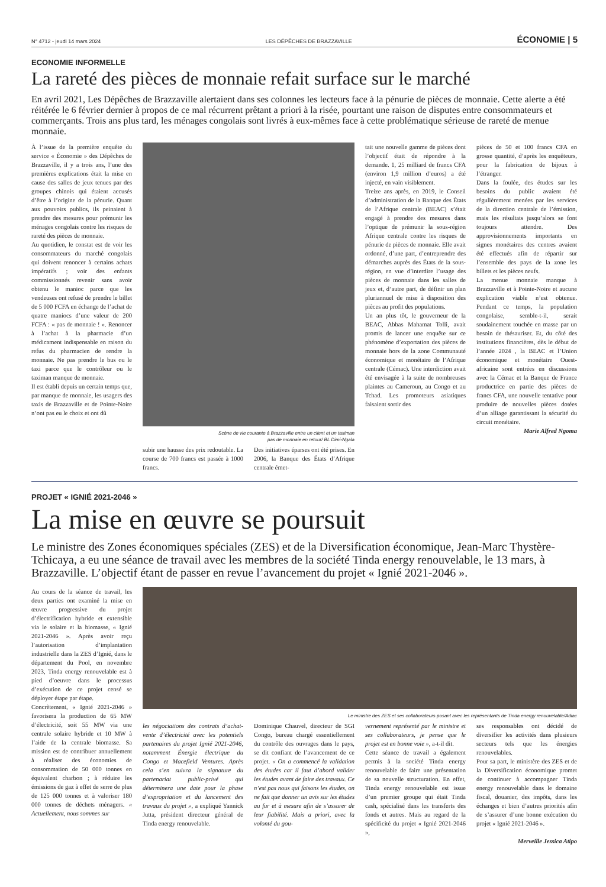N° 4712 - jeudi 14 mars 2024 LES DÉPÊCHES DE BRAZZAVILLE ÉCONOMIE | 5
ECONOMIE INFORMELLE
La rareté des pièces de monnaie refait surface sur le marché
En avril 2021, Les Dépêches de Brazzaville alertaient dans ses colonnes les lecteurs face à la pénurie de pièces de monnaie. Cette alerte a été réitérée le 6 février dernier à propos de ce mal récurrent prêtant a priori à la risée, pourtant une raison de disputes entre consommateurs et commerçants. Trois ans plus tard, les ménages congolais sont livrés à eux-mêmes face à cette problématique sérieuse de rareté de menue monnaie.
À l’issue de la première enquête du service « Économie » des Dépêches de Brazzaville, il y a trois ans, l’une des premières explications était la mise en cause des salles de jeux tenues par des groupes chinois qui étaient accusés d’être à l’origine de la pénurie. Quant aux pouvoirs publics, ils peinaient à prendre des mesures pour prémunir les ménages congolais contre les risques de rareté des pièces de monnaie.
Au quotidien, le constat est de voir les consommateurs du marché congolais qui doivent renoncer à certains achats impératifs ; voir des enfants commissionnés revenir sans avoir obtenu le manioc parce que les vendeuses ont refusé de prendre le billet de 5 000 FCFA en échange de l’achat de quatre maniocs d’une valeur de 200 FCFA : « pas de monnaie ! ». Renoncer à l’achat à la pharmacie d’un médicament indispensable en raison du refus du pharmacien de rendre la monnaie. Ne pas prendre le bus ou le taxi parce que le contrôleur ou le taximan manque de monnaie.
Il est établi depuis un certain temps que, par manque de monnaie, les usagers des taxis de Brazzaville et de Pointe-Noire n’ont pas eu le choix et ont dû
Scène de vie courante à Brazzaville entre un client et un taximan
pas de monnaie en retour/ BL Dimi-Ngala
subir une hausse des prix redoutable. La course de 700 francs est passée à 1000 francs.
Des initiatives éparses ont été prises. En 2006, la Banque des États d’Afrique centrale émet-
tait une nouvelle gamme de pièces dont l’objectif était de répondre à la demande. 1, 25 milliard de francs CFA (environ 1,9 million d’euros) a été injecté, en vain visiblement.
Treize ans après, en 2019, le Conseil d’administration de la Banque des États de l’Afrique centrale (BEAC) s’était engagé à prendre des mesures dans l’optique de prémunir la sous-région Afrique centrale contre les risques de pénurie de pièces de monnaie. Elle avait ordonné, d’une part, d’entreprendre des démarches auprès des États de la sous-région, en vue d’interdire l’usage des pièces de monnaie dans les salles de jeux et, d’autre part, de définir un plan pluriannuel de mise à disposition des pièces au profit des populations.
Un an plus tôt, le gouverneur de la BEAC, Abbas Mahamat Tolli, avait promis de lancer une enquête sur ce phénomène d’exportation des pièces de monnaie hors de la zone Communauté économique et monétaire de l’Afrique centrale (Cémac). Une interdiction avait été envisagée à la suite de nombreuses plaintes au Cameroun, au Congo et au Tchad. Les promoteurs asiatiques faisaient sortir des
pièces de 50 et 100 francs CFA en grosse quantité, d’après les enquêteurs, pour la fabrication de bijoux à l’étranger.
Dans la foulée, des études sur les besoins du public avaient été régulièrement menées par les services de la direction centrale de l’émission, mais les résultats jusqu’alors se font toujours attendre. Des approvisionnements importants en signes monétaires des centres avaient été effectués afin de répartir sur l’ensemble des pays de la zone les billets et les pièces neufs.
La menue monnaie manque à Brazzaville et à Pointe-Noire et aucune explication viable n’est obtenue. Pendant ce temps, la population congolaise, semble-t-il, serait soudainement touchée en masse par un besoin de thésauriser. Et, du côté des institutions financières, dès le début de l’année 2024 , la BEAC et l’Union économique et monétaire Ouest-africaine sont entrées en discussions avec la Cémac et la Banque de France productrice en partie des pièces de francs CFA, une nouvelle tentative pour produire de nouvelles pièces dotées d’un alliage garantissant la sécurité du circuit monétaire.
Marie Alfred Ngoma
PROJET « IGNIÉ 2021-2046 »
La mise en œuvre se poursuit
Le ministre des Zones économiques spéciales (ZES) et de la Diversification économique, Jean-Marc Thystère-Tchicaya, a eu une séance de travail avec les membres de la société Tinda energy renouvelable, le 13 mars, à Brazzaville. L’objectif étant de passer en revue l’avancement du projet « Ignié 2021-2046 ».
Au cours de la séance de travail, les deux parties ont examiné la mise en œuvre progressive du projet d’électrification hybride et extensible via le solaire et la biomasse, « Ignié 2021-2046 ». Après avoir reçu l’autorisation d’implantation industrielle dans la ZES d’Ignié, dans le département du Pool, en novembre 2023, Tinda energy renouvelable est à pied d’oeuvre dans le processus d’exécution de ce projet censé se déployer étape par étape.
Concrètement, « Ignié 2021-2046 » favorisera la production de 65 MW d’électricité, soit 55 MW via une centrale solaire hybride et 10 MW à l’aide de la centrale biomasse. Sa mission est de contribuer annuellement à réaliser des économies de consommation de 50 000 tonnes en équivalent charbon ; à réduire les émissions de gaz à effet de serre de plus de 125 000 tonnes et à valoriser 180 000 tonnes de déchets ménagers. « Actuellement, nous sommes sur
Le ministre des ZES et ses collaborateurs posant avec les représentants de Tinda energy renouvelable/Adiac
les négociations des contrats d’achat-vente d’électricité avec les potentiels partenaires du projet Ignié 2021-2046, notamment Énergie électrique du Congo et Macefield Ventures. Après cela s’en suivra la signature du partenariat public-privé qui déterminera une date pour la phase d’expropriation et du lancement des travaux du projet », a expliqué Yannick Jutta, président directeur général de Tinda energy renouvelable.
Dominique Chauvel, directeur de SGI Congo, bureau chargé essentiellement du contrôle des ouvrages dans le pays, se dit confiant de l’avancement de ce projet. « On a commencé la validation des études car il faut d’abord valider les études avant de faire des travaux. Ce n’est pas nous qui faisons les études, on ne fait que donner un avis sur les études au fur et à mesure afin de s’assurer de leur fiabilité. Mais a priori, avec la volonté du gou-
vernement représenté par le ministre et ses collaborateurs, je pense que le projet est en bonne voie », a-t-il dit.
Cette séance de travail a également permis à la société Tinda energy renouvelable de faire une présentation de sa nouvelle structuration. En effet, Tinda energy renouvelable est issue d’un premier groupe qui était Tinda cash, spécialisé dans les transferts des fonds et autres. Mais au regard de la spécificité du projet « Ignié 2021-2046 »,
ses responsables ont décidé de diversifier les activités dans plusieurs secteurs tels que les énergies renouvelables.
Pour sa part, le ministère des ZES et de la Diversification économique promet de continuer à accompagner Tinda energy renouvelable dans le domaine fiscal, douanier, des impôts, dans les échanges et bien d’autres priorités afin de s’assurer d’une bonne exécution du projet « Ignié 2021-2046 ».
Merveille Jessica Atipo